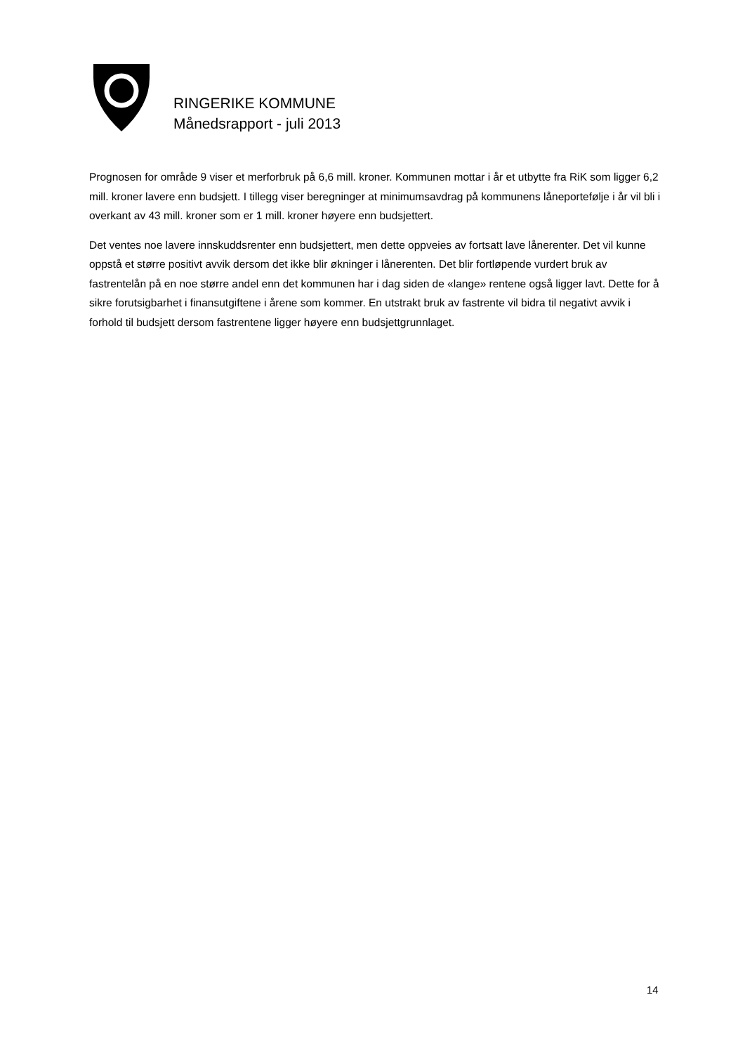RINGERIKE KOMMUNE
Månedsrapport - juli 2013
Prognosen for område 9 viser et merforbruk på 6,6 mill. kroner. Kommunen mottar i år et utbytte fra RiK som ligger 6,2 mill. kroner lavere enn budsjett. I tillegg viser beregninger at minimumsavdrag på kommunens låneportefølje i år vil bli i overkant av 43 mill. kroner som er 1 mill. kroner høyere enn budsjettert.
Det ventes noe lavere innskuddsrenter enn budsjettert, men dette oppveies av fortsatt lave lånerenter. Det vil kunne oppstå et større positivt avvik dersom det ikke blir økninger i lånerenten. Det blir fortløpende vurdert bruk av fastrentelån på en noe større andel enn det kommunen har i dag siden de «lange» rentene også ligger lavt. Dette for å sikre forutsigbarhet i finansutgiftene i årene som kommer. En utstrakt bruk av fastrente vil bidra til negativt avvik i forhold til budsjett dersom fastrentene ligger høyere enn budsjettgrunnlaget.
14